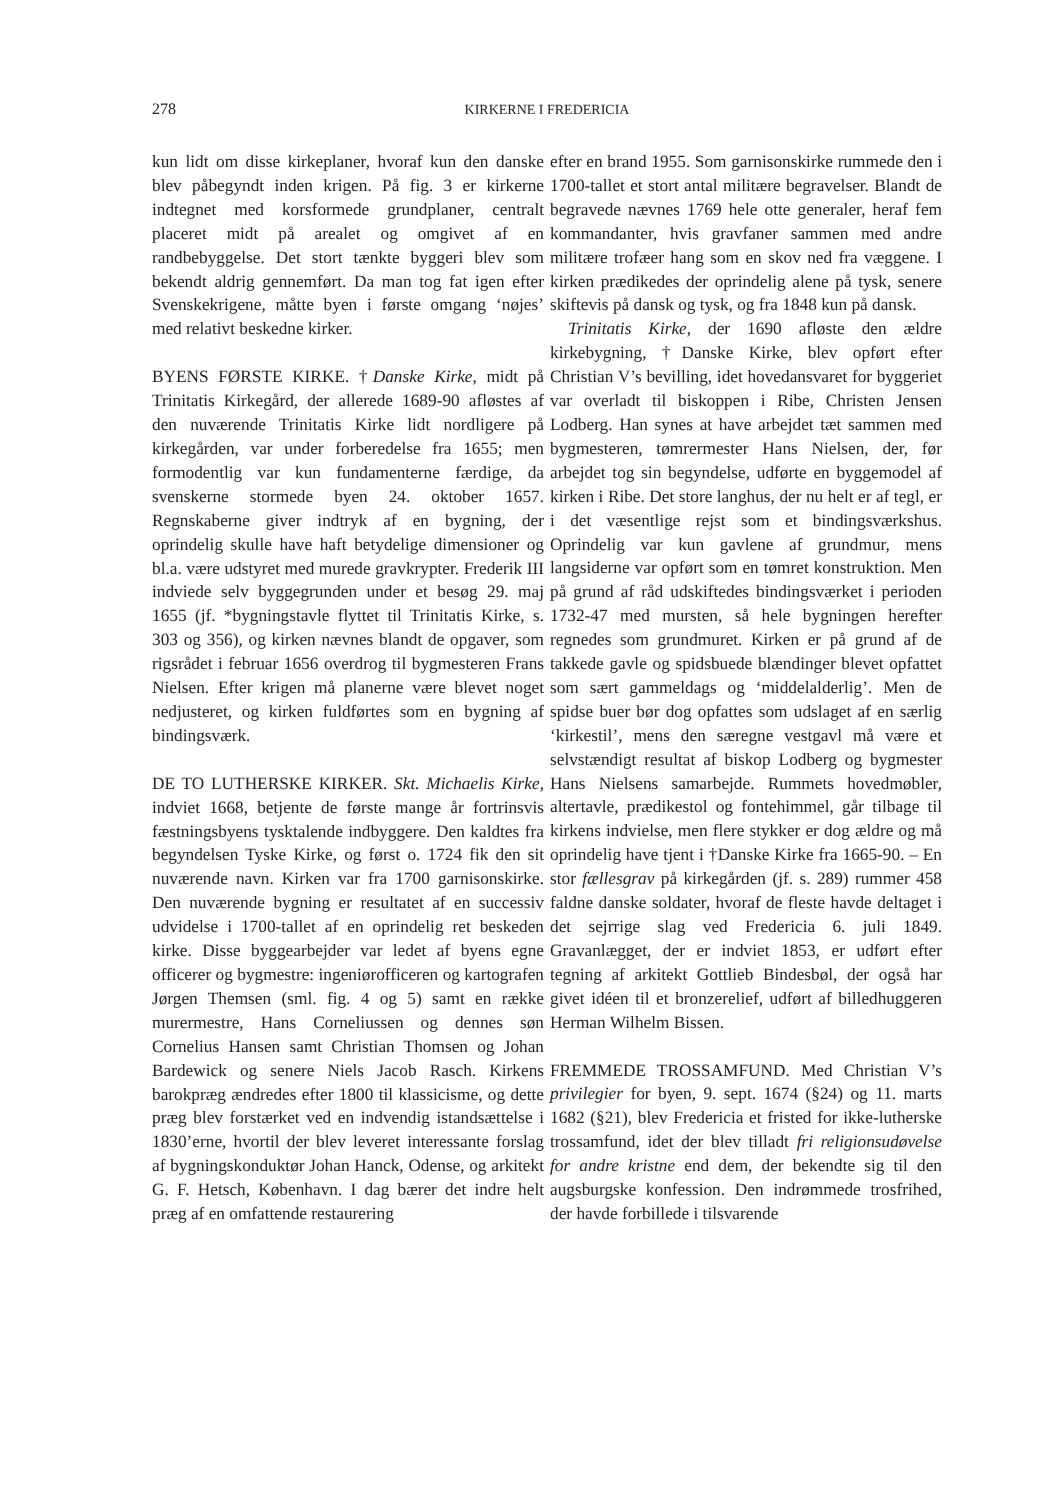278 KIRKERNE I FREDERICIA
kun lidt om disse kirkeplaner, hvoraf kun den danske blev påbegyndt inden krigen. På fig. 3 er kirkerne indtegnet med korsformede grundplaner, centralt placeret midt på arealet og omgivet af en randbebyggelse. Det stort tænkte byggeri blev som bekendt aldrig gennemført. Da man tog fat igen efter Svenskekrigene, måtte byen i første omgang ‘nøjes’ med relativt beskedne kirker.
BYENS FØRSTE KIRKE. †Danske Kirke, midt på Trinitatis Kirkegård, der allerede 1689-90 afløstes af den nuværende Trinitatis Kirke lidt nordligere på kirkegården, var under forberedelse fra 1655; men formodentlig var kun fundamenterne færdige, da svenskerne stormede byen 24. oktober 1657. Regnskaberne giver indtryk af en bygning, der oprindelig skulle have haft betydelige dimensioner og bl.a. være udstyret med murede gravkrypter. Frederik III indviede selv byggegrunden under et besøg 29. maj 1655 (jf. *bygningstavle flyttet til Trinitatis Kirke, s. 303 og 356), og kirken nævnes blandt de opgaver, som rigsrådet i februar 1656 overdrog til bygmesteren Frans Nielsen. Efter krigen må planerne være blevet noget nedjusteret, og kirken fuldførtes som en bygning af bindingsværk.
DE TO LUTHERSKE KIRKER. Skt. Michaelis Kirke, indviet 1668, betjente de første mange år fortrinsvis fæstningsbyens tysktalende indbyggere. Den kaldtes fra begyndelsen Tyske Kirke, og først o. 1724 fik den sit nuværende navn. Kirken var fra 1700 garnisonskirke. Den nuværende bygning er resultatet af en successiv udvidelse i 1700-tallet af en oprindelig ret beskeden kirke. Disse byggearbejder var ledet af byens egne officerer og bygmestre: ingeniørofficeren og kartografen Jørgen Themsen (sml. fig. 4 og 5) samt en række murermestre, Hans Corneliussen og dennes søn Cornelius Hansen samt Christian Thomsen og Johan Bardewick og senere Niels Jacob Rasch. Kirkens barokpræg ændredes efter 1800 til klassicisme, og dette præg blev forstærket ved en indvendig istandsættelse i 1830’erne, hvortil der blev leveret interessante forslag af bygningskonduktør Johan Hanck, Odense, og arkitekt G. F. Hetsch, København. I dag bærer det indre helt præg af en omfattende restaurering
efter en brand 1955. Som garnisonskirke rummede den i 1700-tallet et stort antal militære begravelser. Blandt de begravede nævnes 1769 hele otte generaler, heraf fem kommandanter, hvis gravfaner sammen med andre militære trofæer hang som en skov ned fra væggene. I kirken prædikedes der oprindelig alene på tysk, senere skiftevis på dansk og tysk, og fra 1848 kun på dansk.
Trinitatis Kirke, der 1690 afløste den ældre kirkebygning, †Danske Kirke, blev opført efter Christian V’s bevilling, idet hovedansvaret for byggeriet var overladt til biskoppen i Ribe, Christen Jensen Lodberg. Han synes at have arbejdet tæt sammen med bygmesteren, tømrermester Hans Nielsen, der, før arbejdet tog sin begyndelse, udførte en byggemodel af kirken i Ribe. Det store langhus, der nu helt er af tegl, er i det væsentlige rejst som et bindingsværkshus. Oprindelig var kun gavlene af grundmur, mens langsiderne var opført som en tømret konstruktion. Men på grund af råd udskiftedes bindingsværket i perioden 1732-47 med mursten, så hele bygningen herefter regnedes som grundmuret. Kirken er på grund af de takkede gavle og spidsbuede blændinger blevet opfattet som sært gammeldags og ‘middelalderlig’. Men de spidse buer bør dog opfattes som udslaget af en særlig ‘kirkestil’, mens den særegne vestgavl må være et selvstændigt resultat af biskop Lodberg og bygmester Hans Nielsens samarbejde. Rummets hovedmøbler, altertavle, prædikestol og fontehimmel, går tilbage til kirkens indvielse, men flere stykker er dog ældre og må oprindelig have tjent i †Danske Kirke fra 1665-90. – En stor fællesgrav på kirkegården (jf. s. 289) rummer 458 faldne danske soldater, hvoraf de fleste havde deltaget i det sejrrige slag ved Fredericia 6. juli 1849. Gravanlægget, der er indviet 1853, er udført efter tegning af arkitekt Gottlieb Bindesbøl, der også har givet idéen til et bronzerelief, udført af billedhuggeren Herman Wilhelm Bissen.
FREMMEDE TROSSAMFUND. Med Christian V’s privilegier for byen, 9. sept. 1674 (§24) og 11. marts 1682 (§21), blev Fredericia et fristed for ikke-lutherske trossamfund, idet der blev tilladt fri religionsudøvelse for andre kristne end dem, der bekendte sig til den augsburgske konfession. Den indrømmede trosfrihed, der havde forbillede i tilsvarende